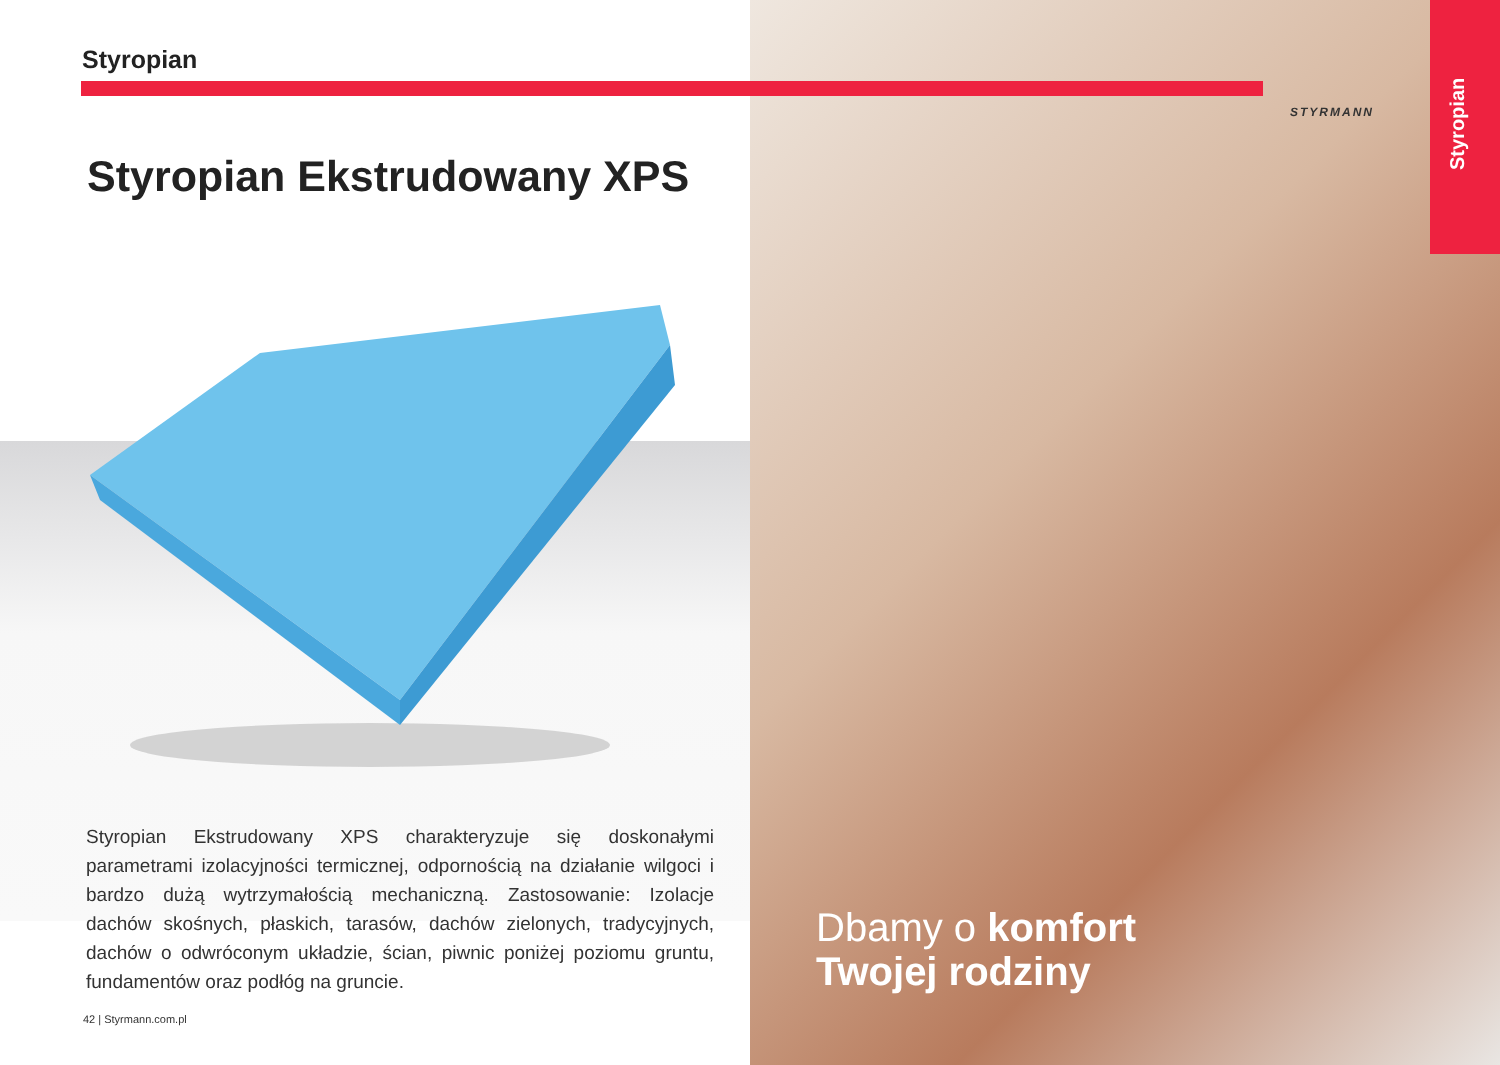Styropian
Styropian Ekstrudowany XPS
STYRMANN
Styropian
Styropian Ekstrudowany XPS charakteryzuje się doskonałymi parametrami izolacyjności termicznej, odpornością na działanie wilgoci i bardzo dużą wytrzymałością mechaniczną. Zastosowanie: Izolacje dachów skośnych, płaskich, tarasów, dachów zielonych, tradycyjnych, dachów o odwróconym układzie, ścian, piwnic poniżej poziomu gruntu, fundamentów oraz podłóg na gruncie.
42 | Styrmann.com.pl
Dbamy o komfort
Twojej rodziny